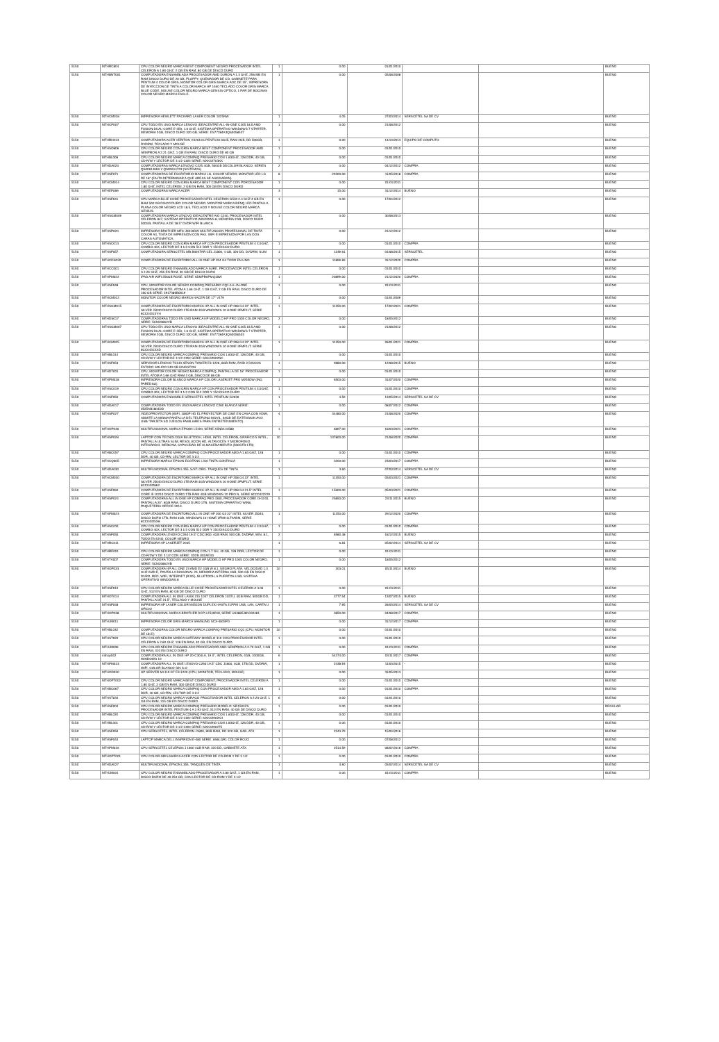| 5150 | MTHRC804 | CPU COLOR NEGRO MARCA BEST COMPONENT NEGRO PROCESADOR INTEL CELERON A 1.80 GHZ, 2 GB EN RAM, 80 GB DE DISCO DURO | 1 | 0.00 | 01/01/2010 | | | BUENO |
| 5150 | MTHBNT001 | COMPUTADORA ENSAMBLADA PROCESADOR AMD DURON A 1.3 GHZ, 256 MB EN RAM DISCO DURO DE 20 GB, FLOPPY, QUEMADOR DE CD, GABINETE PARA PENTIUM 4 COLOR GRIS, MONITOR COLOR GRIS MARCA AOC DE 15", IMPRESORA DE INYECCION DE TINTA A COLOR MARCA HP 1460 TECLADO COLOR GRIS MARCA BLUE CODE, MOUSE COLOR NEGRO MARCA GENIUS OPTICO, 1 PAR DE BOCINAS COLOR NEGRO MARCA EAGLE. | 1 | 0.00 | 05/08/2008 | | | BUENO |
| 5150 | MTHCM018 | IMPRESORA HEWLETT PACKARD LASER COLOR 1025NW | 1 | 4.05 | 27/03/2014 | SERSCETEL SA DE CV | | BUENO |
| 5150 | MTHCP007 | CPU TODO EN UNO MARCA LENOVO IDEACENTRE ALL-IN-ONE C205 18.5 AMD FUSION DUAL-CORE E-350, 1.6 GHZ, SISTEMA OPERATIVO WINDOWS 7 STARTER, MEMORIA 2GB, DISCO DURO 320 GB, SERIE: ES77284A3QS0058537 | 1 | 0.00 | 21/08/2012 | | | BUENO |
| 5150 | MTHRH013 | COMPUTADORA ACER VERITON VX2611G PENTIUM G645, RAM 2GB, DD 500GB, DVDRW, TECLADO Y MOUSE | 1 | 0.00 | 14/10/2013 | EQUIPO DE COMPUTO | | BUENO |
| 5150 | MTHSO806 | CPU COLOR NEGRO CON GRIS MARCA BEST COMPONENT PROCESADOR AMD SEMPRON A 2.21 GHZ, 1 GB EN RAM, DISCO DURO DE 80 GB | 1 | 0.00 | 01/01/2010 | | | BUENO |
| 5150 | MTHBL008 | CPU COLOR NEGRO MARCA COMPAQ PRESARIO CON 1.83GHZ, 128 DDR, 40 GB, CD-R/W Y LECTOR DE 3 1/2 CON SERIE: MXK42703KK | 1 | 0.00 | 01/01/2010 | | | BUENO |
| 5150 | MTHDA020 | COMPUTADORAS MARCA LENOVO C225 4GB, 500GB DDCOLOR BLANCO, SERIES QS00614696 Y QS00614703 (SISTEMAS) | 2 | 0.00 | 04/12/2012 | COMPRA | | BUENO |
| 5150 | MTHSF071 | COMPUTADORAS DE ESCRITORIO MARCA LG, COLOR NEGRO, MONITOR LED LG DE 18" (FALTA DETERMINAR A QUE AREAS SE ASIGNARAN) | 8 | 29300.00 | 11/05/2018 | COMPRA | | BUENO |
| 5150 | MTHCM014 | CPU COLOR NEGRO CON GRIS MARCA BEST COMPONENT CON PORCESADOR 1.80 GHZ, INTEL CELERON, 2 GB EN RAM, 300 GB EN DISCO DURO | 1 | 0.00 | 01/01/2011 | | | BUENO |
| 5150 | MTHEP089 | COMPUTADORAS MARCA ACER | 3 | 15.00 | 31/12/2014 | BUENO | | BUENO |
| 5150 | MTHSF041 | CPU MARCA BLUE CODE PROCESADOR INTEL CELERON G530 2.4 GHZ 4 GB EN RAM 500 GB DISCO DURO COLOR NEGRO, MONITOR MARCA BENQ LED PANTALLA PLANA COLOR NEGRO LCD 18.5, TECLADO Y MOUSE COLOR NEGRO MARCA GENIUS. | 1 | 0.00 | 17/04/2012 | | | BUENO |
| 5150 | MTHSGM009 | COMPUTADORA MARCA LENOVO IDEACENTRE AIO C240, PROCESADOR INTEL CELERON 847, SISTEMA OPERATIVO WINDOWS 8, MEMORIA 2GB, DISCO DURO 500GB, PANTALLA DE 18.5" DVDR WIFI BLANCA | 1 | 0.00 | 30/08/2013 | | | BUENO |
| 5150 | MTHSP020 | IMPRESORA BROTHER MFC-J6910DW MULTIFUNCION PROFESIONAL DE TINTA COLOR A3, TINTA DE IMPRESIÓN CON FAX, WIFI E IMPRESIÓN POR LAS DOS CARAS AUTOMATICA. | 1 | 0.00 | 21/12/2012 | | | BUENO |
| 5150 | MTHSC013 | CPU COLOR NEGRO CON GRIS MARCA HP CON PROCESADOR PENTIUM 4 3.0GHZ, COMBO 40X, LECTOR DE 3 1/2 CON 512 DDR Y 150 DISCO DURO | 1 | 0.00 | 01/01/2010 | COMPRA | | BUENO |
| 5150 | MTHSF057 | COMPUTADORA SERSCETEL MB BIOSTAR CEL J1800, 4 GB, 320 DD, DVDRW, SLIM | 1 | 1239.61 | 01/08/2015 | SERSCETEL | | BUENO |
| 5150 | MTHCDS020 | COMPUTADORA DE ESCRITORIO ALL IN ONE HP 204 G4 TODO EN UNO | 1 | 11899.99 | 31/12/2020 | COMPRA | | BUENO |
| 5150 | MTHCC001 | CPU COLOR NEGRO ENSAMBLADO MARCA SURE, PROCESADOR INTEL CELERON A 2.26 GHZ, 256 EN RAM, 30 GB DE DISCO DURO | 1 | 0.00 | 01/01/2010 | | | BUENO |
| 5150 | MTHPM022 | IPAD AIR WIFI 256GB ROSE. SERIE SDMPR0PMQ18W | 1 | 20899.00 | 21/12/2020 | COMPRA | | BUENO |
| 5150 | MTHSF048 | CPU, MONITOR COLOR NEGRO COMPAQ PRESARIO CQ1 ALL-IN-ONE PROCESADOR INTEL ATOM A 1.66 GHZ, 1 GB GHZ, 2 GB EN RAM, DISCO DURO DE 160 GB SERIE: 3917386B0619 | 1 | 0.00 | 01/01/2011 | | | BUENO |
| 5150 | MTHCM012 | MONITOR COLOR NEGRO MARCA HACER DE 17" V179 | 1 | 0.00 | 01/01/2009 | | | BUENO |
| 5150 | MTHSGM015 | COMPUTADORA DE ESCRITORIO MARCA HP ALL IN ONE HP 208 G4 22" INTEL SILVER J5040 DISCO DURO 1TB RAM 4GB WINDOWS 10 HOME 2FMF1LT, SERIE 8CC0431XYH | 1 | 11350.00 | 17/02/2021 | COMPRA | | BUENO |
| 5150 | MTHDS017 | COMPUTADORAS TODO EN UNO MARCA HP MODELO HP PRO 1005 COLOR NEGRO, SERIE: 5CM20862VB | 2 | 0.00 | 18/05/2012 | | | BUENO |
| 5150 | MTHSGM007 | CPU TODO EN UNO MARCA LENOVO IDEACENTRE ALL-IN-ONE C205 18.5 AMD FUSION DUAL-CORE E-350, 1.6 GHZ, SISTEMA OPERATIVO WINDOWS 7 STARTER, MEMORIA 2GB, DISCO DURO 320 GB, SERIE: ES77284A3QS0056503 | 1 | 0.00 | 21/08/2012 | | | BUENO |
| 5150 | MTHCM025 | COMPUTADORA DE ESCRITORIO MARCA HP ALL IN ONE HP 208 G4 22" INTEL SILVER J5040 DISCO DURO 1TB RAM 4GB WINDOWS 10 HOME 2FMF1LT, SERIE 8CC0431XXD | 1 | 11350.00 | 28/01/2021 | COMPRA | | BUENO |
| 5150 | MTHBL014 | CPU COLOR NEGRO MARCA COMPAQ PRESARIO CON 1.83GHZ, 128 DDR, 40 GB, CD-R/W Y LECTOR DE 3 1/2 CON SERIE: MXK42902NC | 1 | 0.00 | 01/01/2010 | | | BUENO |
| 5150 | MTHSF053 | SERVIDOR LENOVO TS140 XENON TOWER E3-1226, 8GB RAM, RAID 2 DISCOS ESTADO SOLIDO 240 GB KINGSTON | 1 | 9880.00 | 12/08/2015 | BUENO | | BUENO |
| 5150 | MTHDT001 | CPU, MONITOR COLOR NEGRO MARCA COMPAQ, PANTALLA DE 18" PROCESADOR INTEL ATOM A 1.66 GHZ RAM 2 GB, DISCO DE 86 GB | 1 | 0.00 | 01/01/2010 | | | BUENO |
| 5150 | MTHPM018 | IMPRESORA COLOR BLANCO MARCA HP COLOR LASERJET PRO M255DW (ING PAREDSO) | 1 | 6500.00 | 31/07/2020 | COMPRA | | BUENO |
| 5150 | MTHSC019 | CPU COLOR NEGRO CON GRIS MARCA HP CON PROCESADOR PENTIUM 4 3.0GHZ, COMBO 40X, LECTOR DE 3 1/2 CON 512 DDR Y 150 DISCO DURO | 1 | 0.00 | 01/01/2010 | COMPRA | | BUENO |
| 5150 | MTHSF050 | COMPUTADORA ENSAMBLE SERSCETEL INTEL PENTIUM G2030 | 1 | 4.59 | 13/05/2014 | SERSCETEL SA DE CV | | BUENO |
| 5150 | MTHDA017 | COMPUTADORA TODO EN UNO MARCA LENOVO C260 BLANCA SERIE: 0525AB1804DD | 1 | 0.00 | 08/07/2012 | COMPRA | | BUENO |
| 5150 | MTHSP027 | VIDEOPROYECTOR (WIFI, 1080P HD EL PROYECTOR DE CINE EN CASA CON HDMI, ADMITE LA MISMA PANTALLA DEL TELEFONO MOVIL, 64GB DE EXTENSION AV/2 USB/ TARJETA SD JUEGOS FAMILIARES PARA ENTRETENIMIENTO). | 4 | 34480.00 | 21/08/2020 | COMPRA | | BUENO |
| 5150 | MTHOP046 | MULTIFUNCIONAL MARCA EPSON L5190, SERIE X5ND144588 | 1 | 6897.00 | 18/03/2021 | COMPRA | | BUENO |
| 5150 | MTHSP028 | LAPTOP CON TECNOLOGIA BLUETOOH, HDMI, INTEL CELERON, GRAFICO 5 INTEL, PANTALLA ULTRAS SLIM, RESOLUCION HD, ALTAVOCES Y MICROFONO INTEGRADO, WEBCAM, CAPACIDAD DE ALMACENAMIENTO (500GTB-1TB) | 10 | 137800.00 | 21/08/2020 | COMPRA | | BUENO |
| 5150 | MTHBC057 | CPU COLOR NEGRO MARCA COMPAQ CON PROCESADOR AMD A 1.83 GHZ, 128 DDR, 40 GB, CD-RW, LECTOR DE 3 1/2 | 1 | 0.00 | 01/01/2010 | COMPRA | | BUENO |
| 5150 | MTHCQ005 | IMPRESORA MARCA EPSON ECOTANK L310 TINTA CONTINUA | 1 | 3200.00 | 23/03/2017 | COMPRA | | BUENO |
| 5150 | MTHDA030 | MULTIFUNCIONAL EPSON L355, S/ST. ORG. TANQUES DE TINTA | 1 | 3.60 | 07/03/2014 | SERSCETEL SA DE CV | | BUENO |
| 5150 | MTHCM030 | COMPUTADORA DE ESCRITORIO MARCA HP ALL IN ONE HP 208 G4 22" INTEL SILVER J5040 DISCO DURO 1TB RAM 4GB WINDOWS 10 HOME 2FMF1LT, SERIE 8CC0432862 | 1 | 11350.00 | 05/03/2021 | COMPRA | | BUENO |
| 5150 | MTHSF060 | COMPUTADORA DE ESCRITORIO MARCA HP ALL IN ONE HP 208 G4 21.5" INTEL CORE I5 10210 DISCO DURO 1TB RAM 4GB WINDOWS 10 PRO N, SERIE 8CC0422229 | 1 | 15600.00 | 05/03/2021 | COMPRA | | BUENO |
| 5150 | MTHSP024 | COMPUTADORAS ALL IN ONE HP COMPAQ PRO 4300, PROCESADOR CORE I3-3240, PANTALLA 20", 8GB RAM, DISCO DURO 1TB, SISTEMA OPARATIVO WIN8, PAQUETERIA OFFICE 2013. | 5 | 25850.00 | 23/11/2015 | BUENO | | BUENO |
| 5150 | MTHPM023 | COMPUTADORA DE ESCRITORIO ALL IN ONE HP 200 G3 22" INTEL SILVER J5040, DISCO DURO 1TB, RAM 4GB, WINDOWS 10 HOME 2FMH1LT#ABM, SERIE 8CC04325X8 | 1 | 11150.00 | 29/12/2020 | COMPRA | | BUENO |
| 5150 | MTHSC031 | CPU COLOR NEGRO CON GRIS MARCA HP CON PROCESADOR PENTIUM 4 3.0GHZ, COMBO 40X, LECTOR DE 3 1/2 CON 512 DDR Y 150 DISCO DURO | 1 | 0.00 | 01/01/2010 | COMPRA | | BUENO |
| 5150 | MTHSF055 | COMPUTADORA LENOVO C260 19.5" CDC1900, 4GB RAM, 500 GB, DVDRW, WIN. 8.1, TODO EN UNO, COLOR NEGRO | 2 | 6580.48 | 18/12/2015 | BUENO | | BUENO |
| 5150 | MTHRC011 | IMPRESORA HP LASERJET 2035 | 1 | 6.81 | 05/02/2014 | SERSCETEL SA DE CV | | BUENO |
| 5150 | MTHRE001 | CPU COLOR NEGRO MARCA COMPAQ CON 1.7 GH, 40 GB, 128 DDR, LECTOR DE CD-R/2W Y DE 3 1/2 CON SERIE: 3D2B U02AE3G | 1 | 0.00 | 01/01/2011 | | | BUENO |
| 5150 | MTHTV007 | COMPUTADORA TODO EN UNO MARCA HP MODELO HP PRO 1005 COLOR NEGRO, SERIE: 5CM20862VB | 1 | 0.00 | 18/05/2012 | | | BUENO |
| 5150 | MTHOP033 | COMPUTADORA HP ALL ONE 23 AMD E2 4GB W 8.1, NEGRO PLATA, VELOCIDAD 1.3 GHZ AMD E, PANTALLA DIAGONAL 23, MEMORIA INTERNA 4GB, 500 GB EN DISCO DURO, RED, WIFI, INTERNET (RJ45), BLUETOOH, 6 PUERTOS USB, SISTEMA OPERATIVO WINDOWS 8 | 10 | 203.01 | 05/11/2014 | BUENO | | BUENO |
| 5150 | MTHSF019 | CPU COLOR NEGRO MARCA BLUE CODE PROCESADOR INTEL CELERON A 3.06 GHZ, 512 EN RAM, 80 GB DE DISCO DURO | 1 | 0.00 | 01/01/2011 | | | BUENO |
| 5150 | MTHOT014 | COMPUTADORA ALL IN ONE LANIX 215 1037 CELERON 1037U, 4GB RAM, 500GB DD, PANTALLA DE 21.5", TECLADO Y MOUSE | 1 | 3777.54 | 13/07/2015 | BUENO | | BUENO |
| 5150 | MTHSF048 | IMPRESORA HP LASER COLOR M451DN DUPLEX HASTA 21PPM USB, LAN, CARTA U OFICIO | 1 | 7.95 | 28/03/2014 | SERSCETEL SA DE CV | | BUENO |
| 5150 | MTHOP038 | MULTIFUNCIONAL MARCA BROTHER DCP-L2540DW, SERIE U63885J6N332481 | 1 | 3850.00 | 04/08/2017 | COMPRA | | BUENO |
| 5150 | MTHJM011 | IMPRESORA COLOR GRIS MARCA SAMSUNG SCX-4833FD | 1 | 0.00 | 31/12/2017 | COMPRA | | BUENO |
| 5150 | MTHBL032 | COMPUTADORAS COLOR NEGRO MARCA COMPAQ PRESARIO CQ1 (CPU, MONITOR DE 18.5") | 10 | 0.00 | 01/01/2010 | | | BUENO |
| 5150 | MTHST020 | CPU COLOR NEGRO MARCA GATEWAY MODELO 310 CON PROCESADOR INTEL CELERON A 2.80 GHZ, 128 EN RAM, 40 GB, EN DISCO DURO | 1 | 0.00 | 01/01/2010 | | | BUENO |
| 5150 | MTHJM006 | CPU COLOR NEGRO ENSAMBLADO PROCESADOR AMD SEMPRON A 2.70 GHZ, 1 GB EN RAM, 310 EN DISCO DURO | 1 | 0.00 | 01/01/2011 | COMPRA | | BUENO |
| 5150 | mthop042 | COMPUTADORA ALL IN ONE HP 20-C304LA, 19.5", INTEL CELERON, 4GB, 1000GB, WINDOWS 10 | 6 | 54274.00 | 03/11/2017 | COMPRA | | BUENO |
| 5150 | MTHPM013 | COMPUTADORA ALL IN ONE LENOVO C260 19.5" CDC J1800, 4GB, 1TB DD, DVDRW, WIFI, COLOR BLANCO SIN S.O | 1 | 2438.93 | 11/03/2015 | - | | BUENO |
| 5150 | MTHOD030 | HP SERVER ML110 G7 E3-1220 (CPU, MONITOR, TECLADO, MOUSE) | 1 | 0.00 | 31/05/2013 | | | BUENO |
| 5150 | MTHOPT002 | CPU COLOR NEGRO MARCA BEST COMPONENT, PROCESADOR INTEL CELERON A 1.80 GHZ, 2 GB EN RAM, 300 GB DE DISCO DURO | 1 | 0.00 | 01/01/2010 | COMPRA | | BUENO |
| 5150 | MTHBC067 | CPU COLOR NEGRO MARCA COMPAQ CON PROCESADOR AMD A 1.83 GHZ, 128 DDR, 40 GB, CD-RW, LECTOR DE 3 1/2 | 1 | 0.00 | 01/01/2010 | COMPRA | | BUENO |
| 5150 | MTHST034 | CPU COLOR NEGRO MARCA VORAGO PROCESADOR INTEL CELERON A 2.20 GHZ, 1 GB EN RAM, 315 GB EN DISCO DURO. | 6 | 0.00 | 01/01/2010 | | | BUENO |
| 5150 | MTHSF004 | CPU COLOR NEGRO MARCA COMPAQ PRESARIO MODELO: SR1503ZS PROCESADOR INTEL PENTIUM 4 A 2.93 GHZ, 512 EN RAM, 40 GB DE DISCO DURO | 1 | 0.00 | 01/01/2010 | | | REGULAR |
| 5150 | MTHBL020 | CPU COLOR NEGRO MARCA COMPAQ PRESARIO CON 1.83GHZ, 128 DDR, 40 GB, CD-R/W Y LECTOR DE 3 1/2 CON SERIE: MXK42902KH | 1 | 0.00 | 01/01/2010 | | | BUENO |
| 5150 | MTHBL001 | CPU COLOR NEGRO MARCA COMPAQ PRESARIO CON 1.83GHZ, 128 DDR, 40 GB, CD-R/W Y LECTOR DE 3 1/2 CON SERIE: MXK4290275 | 1 | 0.00 | 01/01/2010 | | | BUENO |
| 5150 | MTHSF059 | CPU SERSCETEL, INTEL CELERON J1800, 8GB RAM, DD 320 GB, GAB. ATX | 1 | 2243.79 | 15/04/2016 | | | BUENO |
| 5150 | MTHSF044 | LAPTOP MARCA DELL INSPIRION E-480 SERIE: 8S6LGR1 COLOR ROJO | 1 | 0.00 | 07/08/2012 | | | BUENO |
| 5150 | MTHPM016 | CPU SERSCETEL CELERON J 1800 4GB RAM, 320 DD, GABINETE ATX | 1 | 2514.59 | 08/02/2016 | COMPRA | | BUENO |
| 5150 | MTHOPT001 | CPU COLOR GRIS MARCA ACER CON LECTOR DE CD-ROM Y DE 3 1/2 | 1 | 0.00 | 01/01/2010 | COMPRA | | BUENO |
| 5150 | MTHDA027 | MULTIFUNCIONAL EPSON L355, TANQUES DE TINTA | 1 | 3.60 | 05/02/2014 | SERSCETEL SA DE CV | | BUENO |
| 5150 | MTHJM001 | CPU COLOR NEGRO ENSAMBLADO PROCESADOR A 2.80 GHZ, 1 GB EN RAM, DISCO DURO DE 40 250 GB, CON LECTOR DE CD-ROM Y DE 3 1/2 | 1 | 0.00 | 01/01/2011 | COMPRA | | BUENO |